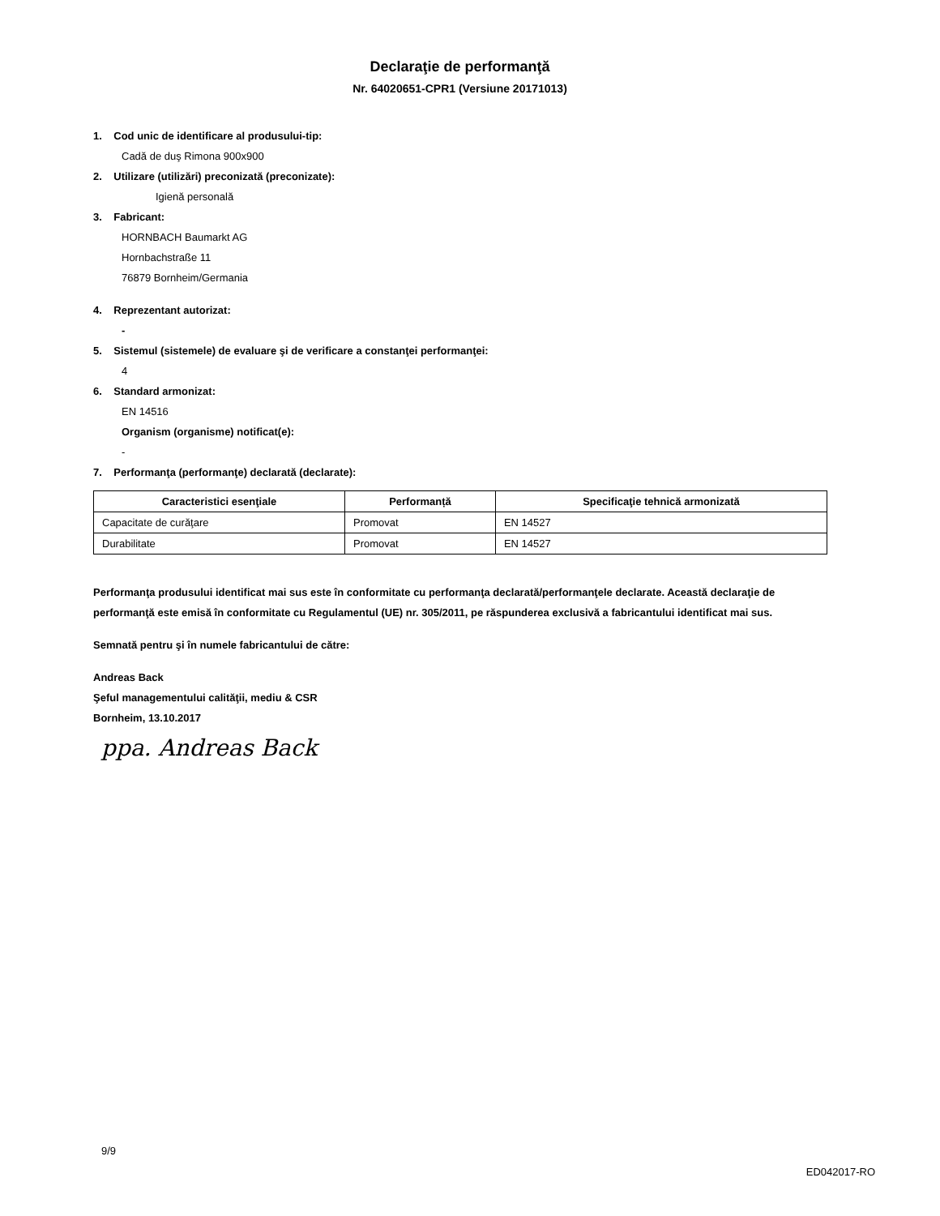Declaraţie de performanţă
Nr. 64020651-CPR1 (Versiune 20171013)
1. Cod unic de identificare al produsului-tip:
Cadă de duş Rimona 900x900
2. Utilizare (utilizări) preconizată (preconizate):
Igienă personală
3. Fabricant:
HORNBACH Baumarkt AG
Hornbachstraße 11
76879 Bornheim/Germania
4. Reprezentant autorizat:
-
5. Sistemul (sistemele) de evaluare şi de verificare a constanţei performanţei:
4
6. Standard armonizat:
EN 14516
Organism (organisme) notificat(e):
-
7. Performanţa (performanţe) declarată (declarate):
| Caracteristici esenţiale | Performanță | Specificaţie tehnică armonizată |
| --- | --- | --- |
| Capacitate de curăţare | Promovat | EN 14527 |
| Durabilitate | Promovat | EN 14527 |
Performanţa produsului identificat mai sus este în conformitate cu performanţa declarată/performanţele declarate. Această declaraţie de performanţă este emisă în conformitate cu Regulamentul (UE) nr. 305/2011, pe răspunderea exclusivă a fabricantului identificat mai sus.
Semnată pentru şi în numele fabricantului de către:
Andreas Back
Şeful managementului calităţii, mediu & CSR
Bornheim, 13.10.2017
ppa. Andreas Back
9/9
ED042017-RO